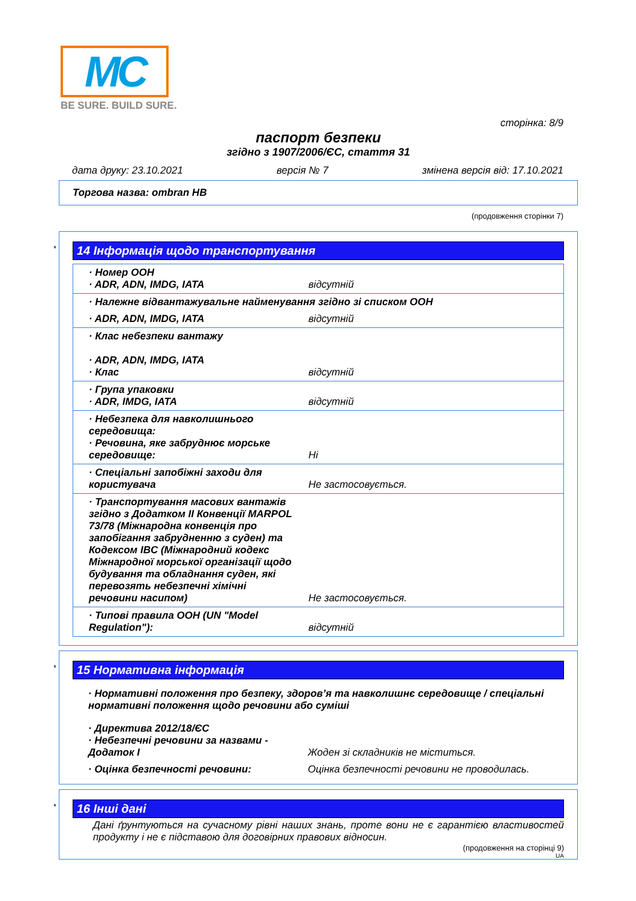MC
BE SURE. BUILD SURE.
сторінка: 8/9
паспорт безпеки
згідно з 1907/2006/ЄС, стаття 31
дата друку: 23.10.2021 версія № 7 змінена версія від: 17.10.2021
Торгова назва: ombran HB
(продовження сторінки 7)
*
14 Інформація щодо транспортування
| · Номер ООН · ADR, ADN, IMDG, IATA | відсутній |
| · Належне відвантажувальне найменування згідно зі списком ООН | |
| · ADR, ADN, IMDG, IATA | відсутній |
| · Клас небезпеки вантажу · ADR, ADN, IMDG, IATA · Клас | відсутній |
| · Група упаковки · ADR, IMDG, IATA | відсутній |
| · Небезпека для навколишнього середовища: · Речовина, яке забруднює морське середовище: | Ні |
| · Спеціальні запобіжні заходи для користувача | Не застосовується. |
| · Транспортування масових вантажів згідно з Додатком II Конвенції MARPOL 73/78 (Міжнародна конвенція про запобігання забрудненню з суден) та Кодексом IBC (Міжнародний кодекс Міжнародної морської організації щодо будування та обладнання суден, які перевозять небезпечні хімічні речовини насипом) | Не застосовується. |
| · Типові правила ООН (UN "Model Regulation"): | відсутній |
*
15 Нормативна інформація
· Нормативні положення про безпеку, здоров’я та навколишнє середовище / спеціальні нормативні положення щодо речовини або суміші
| · Директива 2012/18/ЄС · Небезпечні речовини за назвами - Додаток I | Жоден зі складників не міститься. |
| · Оцінка безпечності речовини: | Оцінка безпечності речовини не проводилась. |
*
16 Інші дані
Дані ґрунтуються на сучасному рівні наших знань, проте вони не є гарантією властивостей продукту і не є підставою для договірних правових відносин.
(продовження на сторінці 9)
UA